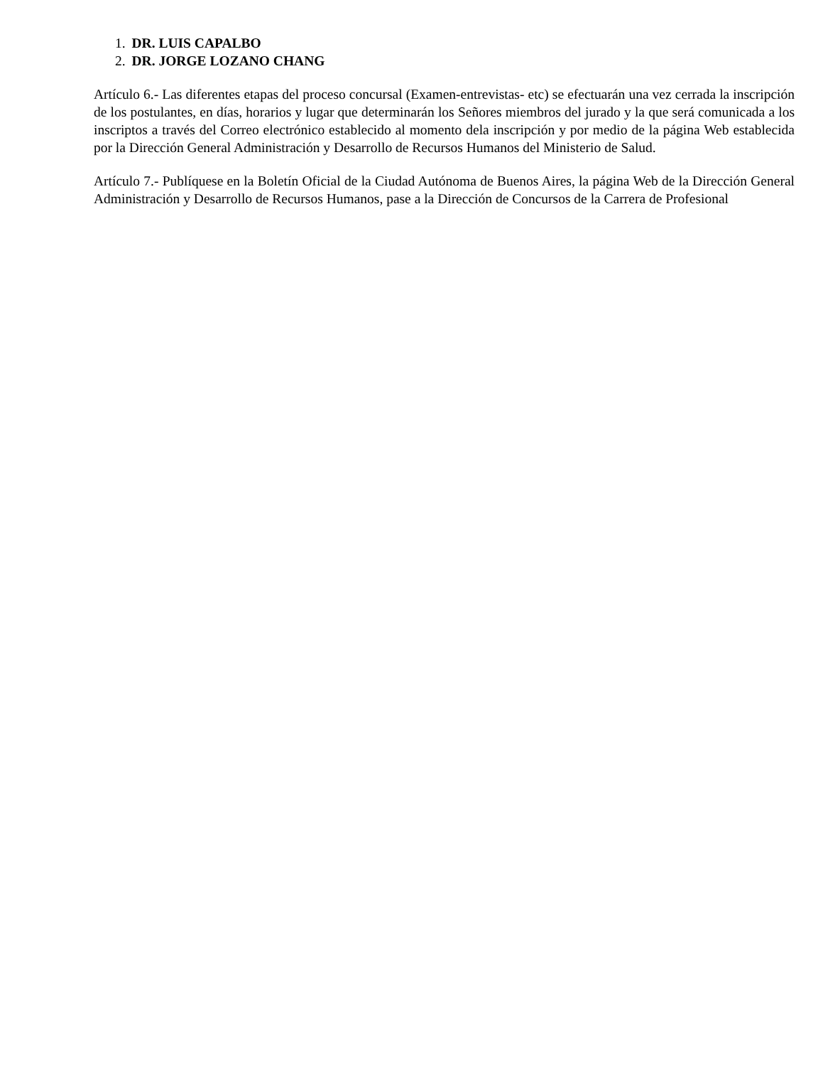1. DR. LUIS CAPALBO
2. DR. JORGE LOZANO CHANG
Artículo 6.- Las diferentes etapas del proceso concursal (Examen-entrevistas- etc) se efectuarán una vez cerrada la inscripción de los postulantes, en días, horarios y lugar que determinarán los Señores miembros del jurado y la que será comunicada a los inscriptos a través del Correo electrónico establecido al momento dela inscripción y por medio de la página Web establecida por la Dirección General Administración y Desarrollo de Recursos Humanos del Ministerio de Salud.
Artículo 7.- Publíquese en la Boletín Oficial de la Ciudad Autónoma de Buenos Aires, la página Web de la Dirección General Administración y Desarrollo de Recursos Humanos, pase a la Dirección de Concursos de la Carrera de Profesional